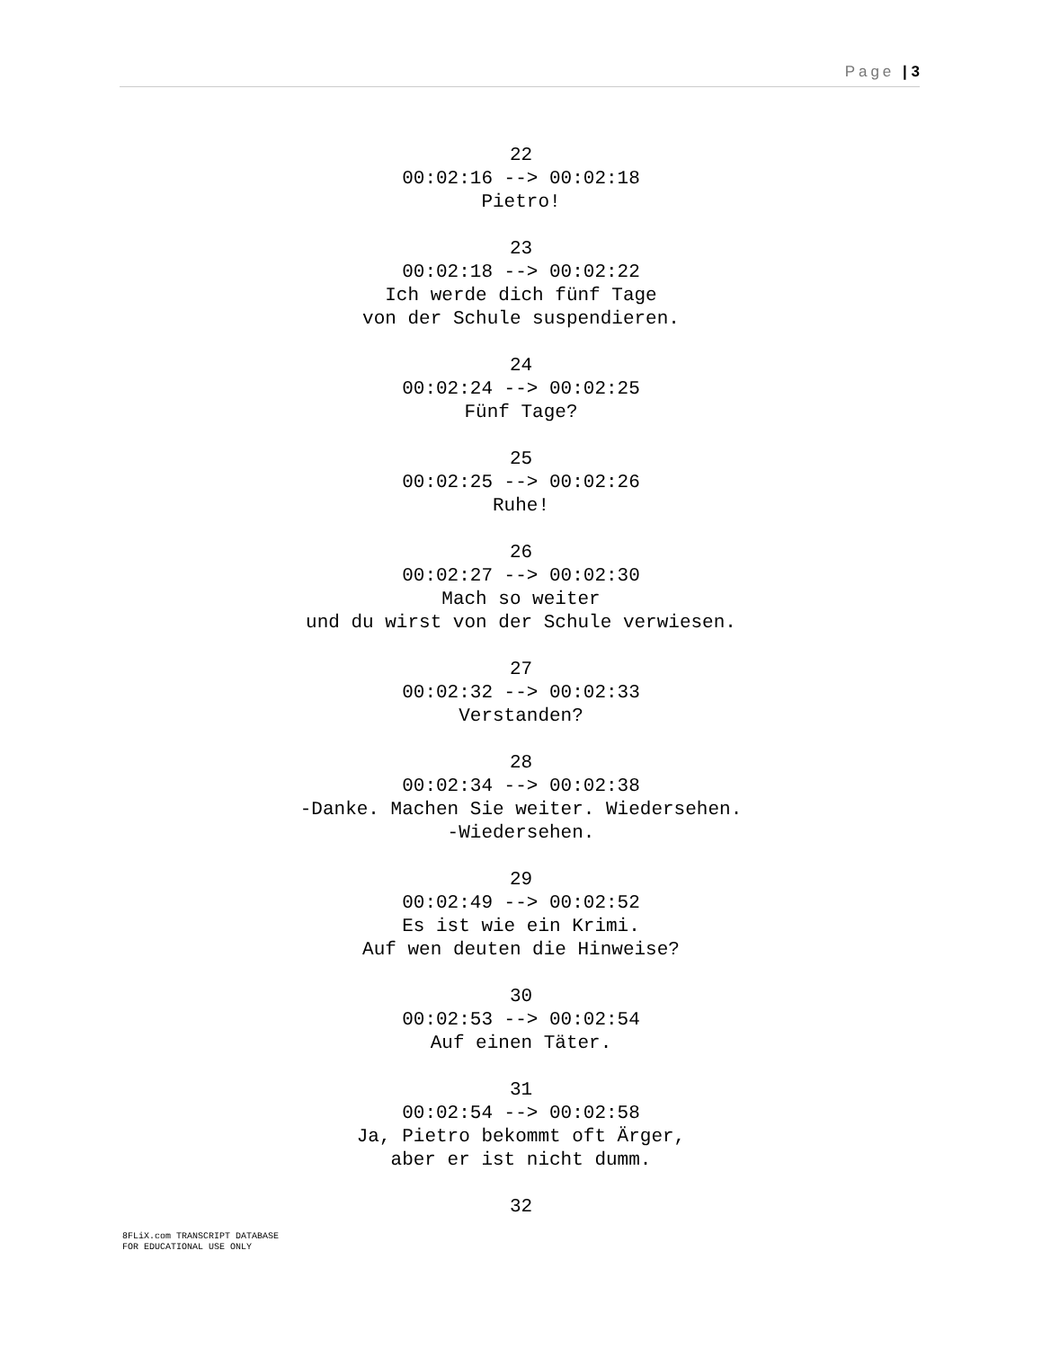Page | 3
22
00:02:16 --> 00:02:18
Pietro!
23
00:02:18 --> 00:02:22
Ich werde dich fünf Tage
von der Schule suspendieren.
24
00:02:24 --> 00:02:25
Fünf Tage?
25
00:02:25 --> 00:02:26
Ruhe!
26
00:02:27 --> 00:02:30
Mach so weiter
und du wirst von der Schule verwiesen.
27
00:02:32 --> 00:02:33
Verstanden?
28
00:02:34 --> 00:02:38
-Danke. Machen Sie weiter. Wiedersehen.
-Wiedersehen.
29
00:02:49 --> 00:02:52
Es ist wie ein Krimi.
Auf wen deuten die Hinweise?
30
00:02:53 --> 00:02:54
Auf einen Täter.
31
00:02:54 --> 00:02:58
Ja, Pietro bekommt oft Ärger,
aber er ist nicht dumm.
32
8FLiX.com TRANSCRIPT DATABASE
FOR EDUCATIONAL USE ONLY